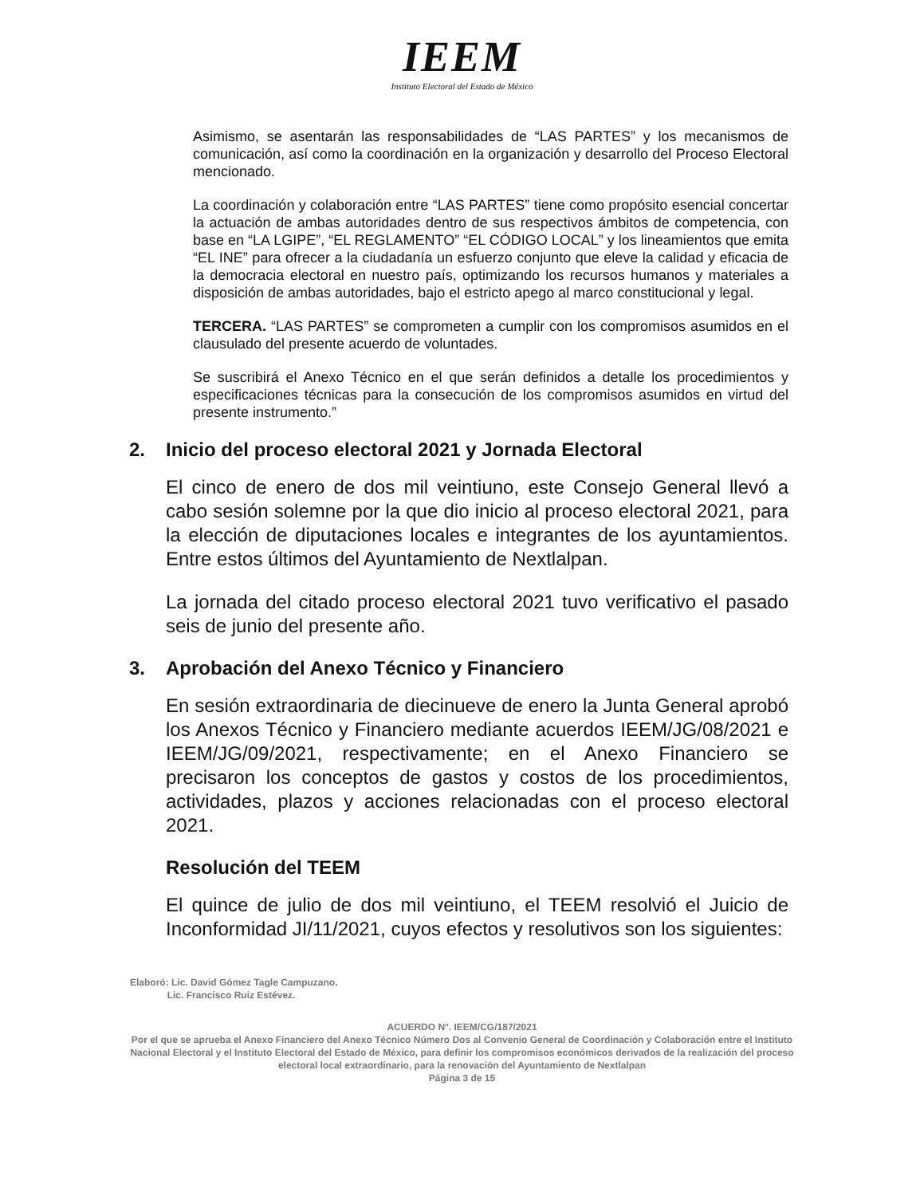IEEM
Instituto Electoral del Estado de México
Asimismo, se asentarán las responsabilidades de “LAS PARTES” y los mecanismos de comunicación, así como la coordinación en la organización y desarrollo del Proceso Electoral mencionado.
La coordinación y colaboración entre “LAS PARTES” tiene como propósito esencial concertar la actuación de ambas autoridades dentro de sus respectivos ámbitos de competencia, con base en “LA LGIPE”, “EL REGLAMENTO” “EL CÓDIGO LOCAL” y los lineamientos que emita “EL INE” para ofrecer a la ciudadanía un esfuerzo conjunto que eleve la calidad y eficacia de la democracia electoral en nuestro país, optimizando los recursos humanos y materiales a disposición de ambas autoridades, bajo el estricto apego al marco constitucional y legal.
TERCERA. “LAS PARTES” se comprometen a cumplir con los compromisos asumidos en el clausulado del presente acuerdo de voluntades.
Se suscribirá el Anexo Técnico en el que serán definidos a detalle los procedimientos y especificaciones técnicas para la consecución de los compromisos asumidos en virtud del presente instrumento.”
2. Inicio del proceso electoral 2021 y Jornada Electoral
El cinco de enero de dos mil veintiuno, este Consejo General llevó a cabo sesión solemne por la que dio inicio al proceso electoral 2021, para la elección de diputaciones locales e integrantes de los ayuntamientos. Entre estos últimos del Ayuntamiento de Nextlalpan.
La jornada del citado proceso electoral 2021 tuvo verificativo el pasado seis de junio del presente año.
3. Aprobación del Anexo Técnico y Financiero
En sesión extraordinaria de diecinueve de enero la Junta General aprobó los Anexos Técnico y Financiero mediante acuerdos IEEM/JG/08/2021 e IEEM/JG/09/2021, respectivamente; en el Anexo Financiero se precisaron los conceptos de gastos y costos de los procedimientos, actividades, plazos y acciones relacionadas con el proceso electoral 2021.
Resolución del TEEM
El quince de julio de dos mil veintiuno, el TEEM resolvió el Juicio de Inconformidad JI/11/2021, cuyos efectos y resolutivos son los siguientes:
Elaboró: Lic. David Gómez Tagle Campuzano.
Lic. Francisco Ruiz Estévez.
ACUERDO N°. IEEM/CG/187/2021
Por el que se aprueba el Anexo Financiero del Anexo Técnico Número Dos al Convenio General de Coordinación y Colaboración entre el Instituto Nacional Electoral y el Instituto Electoral del Estado de México, para definir los compromisos económicos derivados de la realización del proceso electoral local extraordinario, para la renovación del Ayuntamiento de Nextlalpan
Página 3 de 15